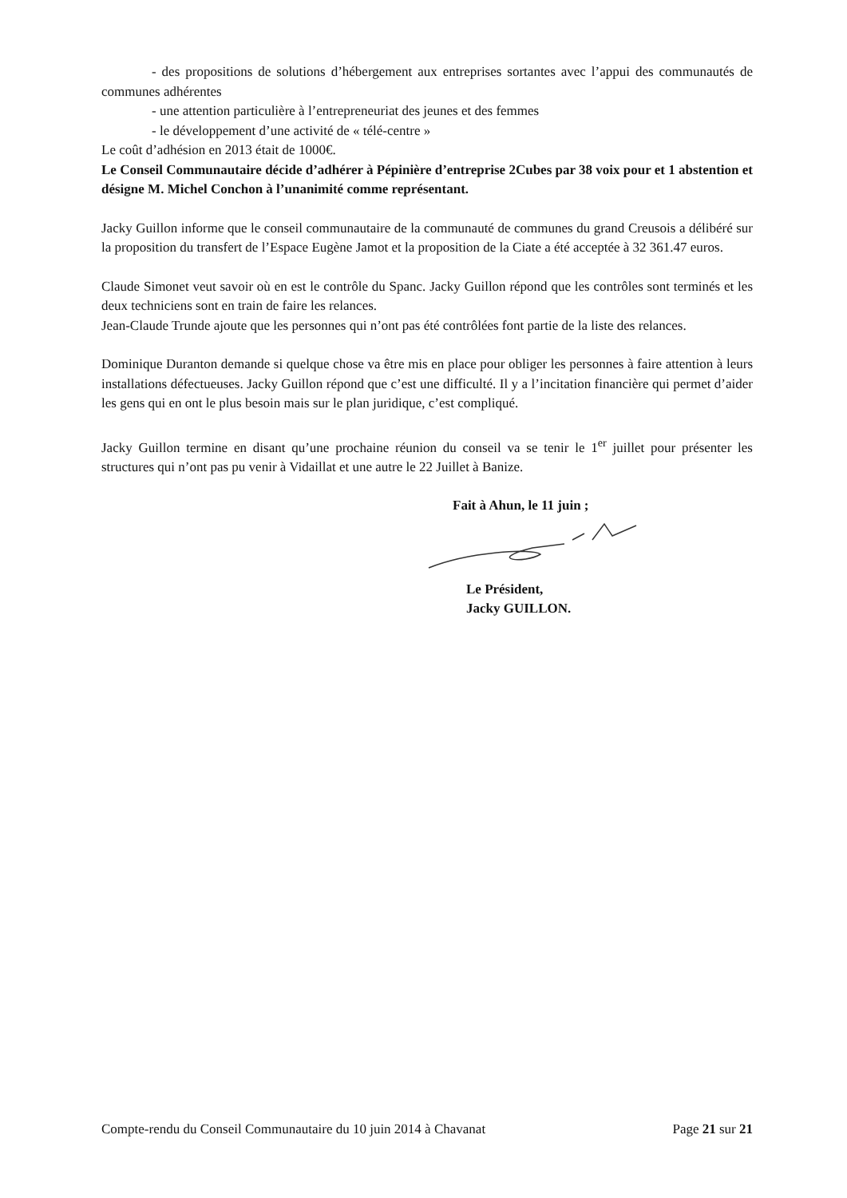- des propositions de solutions d’hébergement aux entreprises sortantes avec l’appui des communautés de communes adhérentes
- une attention particulière à l’entrepreneuriat des jeunes et des femmes
- le développement d’une activité de « télé-centre »
Le coût d’adhésion en 2013 était de 1000€.
Le Conseil Communautaire décide d’adhérer à Pépinière d’entreprise 2Cubes par 38 voix pour et 1 abstention et désigne M. Michel Conchon à l’unanimité comme représentant.
Jacky Guillon informe que le conseil communautaire de la communauté de communes du grand Creusois a délibéré sur la proposition du transfert de l’Espace Eugène Jamot et la proposition de la Ciate a été acceptée à 32 361.47 euros.
Claude Simonet veut savoir où en est le contrôle du Spanc. Jacky Guillon répond que les contrôles sont terminés et les deux techniciens sont en train de faire les relances.
Jean-Claude Trunde ajoute que les personnes qui n’ont pas été contrôlées font partie de la liste des relances.
Dominique Duranton demande si quelque chose va être mis en place pour obliger les personnes à faire attention à leurs installations défectueuses. Jacky Guillon répond que c’est une difficulté. Il y a l’incitation financière qui permet d’aider les gens qui en ont le plus besoin mais sur le plan juridique, c’est compliqué.
Jacky Guillon termine en disant qu’une prochaine réunion du conseil va se tenir le 1<sup>er</sup> juillet pour présenter les structures qui n’ont pas pu venir à Vidaillat et une autre le 22 Juillet à Banize.
Fait à Ahun, le 11 juin ;
Le Président,
Jacky GUILLON.
Compte-rendu du Conseil Communautaire du 10 juin 2014 à Chavanat Page 21 sur 21